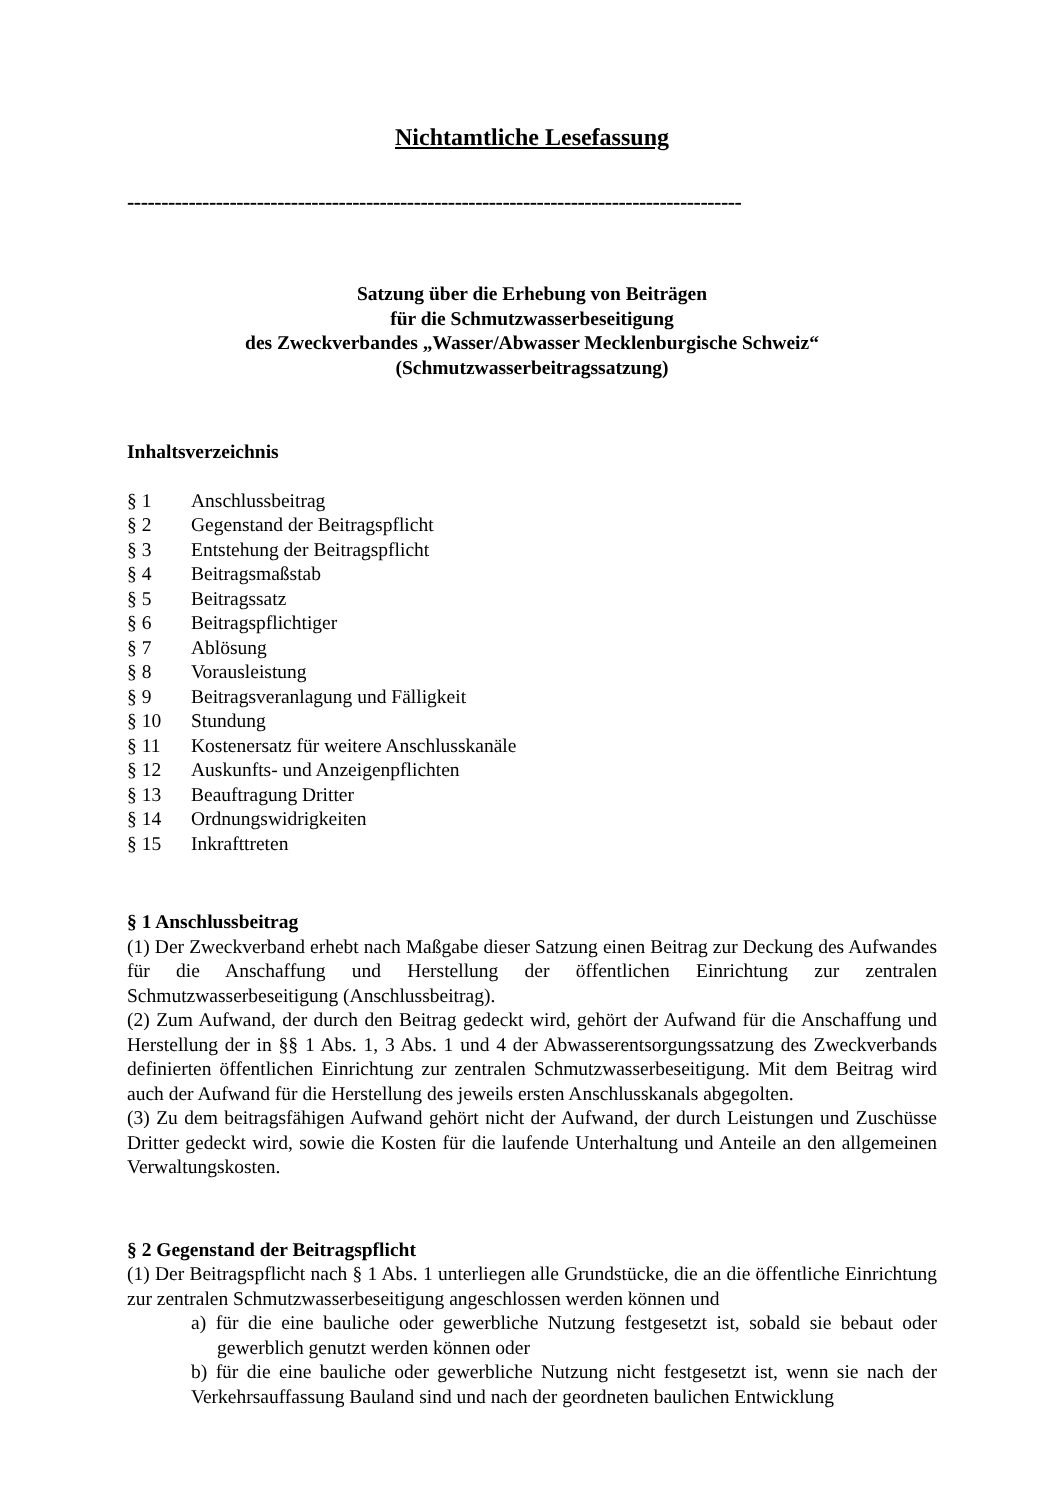Nichtamtliche Lesefassung
------------------------------------------------------------------------------------------
Satzung über die Erhebung von Beiträgen
für die Schmutzwasserbeseitigung
des Zweckverbandes „Wasser/Abwasser Mecklenburgische Schweiz“
(Schmutzwasserbeitragssatzung)
Inhaltsverzeichnis
§ 1 Anschlussbeitrag
§ 2 Gegenstand der Beitragspflicht
§ 3 Entstehung der Beitragspflicht
§ 4 Beitragsmaßstab
§ 5 Beitragssatz
§ 6 Beitragspflichtiger
§ 7 Ablösung
§ 8 Vorausleistung
§ 9 Beitragsveranlagung und Fälligkeit
§ 10 Stundung
§ 11 Kostenersatz für weitere Anschlusskanäle
§ 12 Auskunfts- und Anzeigenpflichten
§ 13 Beauftragung Dritter
§ 14 Ordnungswidrigkeiten
§ 15 Inkrafttreten
§ 1 Anschlussbeitrag
(1) Der Zweckverband erhebt nach Maßgabe dieser Satzung einen Beitrag zur Deckung des Aufwandes für die Anschaffung und Herstellung der öffentlichen Einrichtung zur zentralen Schmutzwasserbeseitigung (Anschlussbeitrag).
(2) Zum Aufwand, der durch den Beitrag gedeckt wird, gehört der Aufwand für die Anschaffung und Herstellung der in §§ 1 Abs. 1, 3 Abs. 1 und 4 der Abwasserentsorgungssatzung des Zweckverbands definierten öffentlichen Einrichtung zur zentralen Schmutzwasserbeseitigung. Mit dem Beitrag wird auch der Aufwand für die Herstellung des jeweils ersten Anschlusskanals abgegolten.
(3) Zu dem beitragsfähigen Aufwand gehört nicht der Aufwand, der durch Leistungen und Zuschüsse Dritter gedeckt wird, sowie die Kosten für die laufende Unterhaltung und Anteile an den allgemeinen Verwaltungskosten.
§ 2 Gegenstand der Beitragspflicht
(1) Der Beitragspflicht nach § 1 Abs. 1 unterliegen alle Grundstücke, die an die öffentliche Einrichtung zur zentralen Schmutzwasserbeseitigung angeschlossen werden können und
a) für die eine bauliche oder gewerbliche Nutzung festgesetzt ist, sobald sie bebaut oder gewerblich genutzt werden können oder
b) für die eine bauliche oder gewerbliche Nutzung nicht festgesetzt ist, wenn sie nach der Verkehrsauffassung Bauland sind und nach der geordneten baulichen Entwicklung